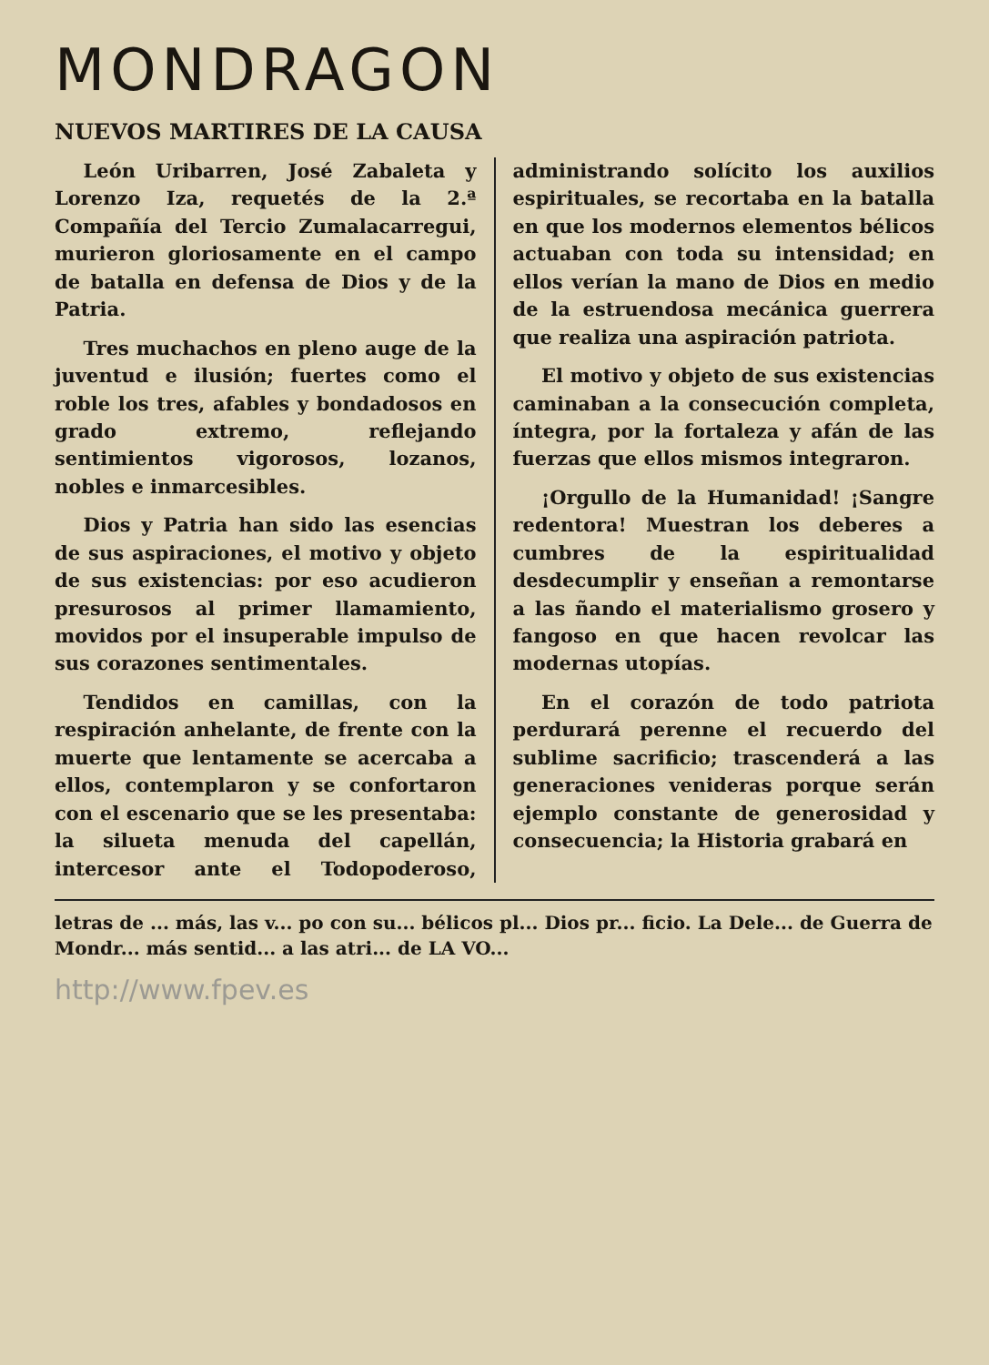MONDRAGON
NUEVOS MARTIRES DE LA CAUSA
León Uribarren, José Zabaleta y Lorenzo Iza, requetés de la 2.ª Compañía del Tercio Zumalacarregui, murieron gloriosamente en el campo de batalla en defensa de Dios y de la Patria.
Tres muchachos en pleno auge de la juventud e ilusión; fuertes como el roble los tres, afables y bondadosos en grado extremo, reflejando sentimientos vigorosos, lozanos, nobles e inmarcesibles.
Dios y Patria han sido las esencias de sus aspiraciones, el motivo y objeto de sus existencias: por eso acudieron presurosos al primer llamamiento, movidos por el insuperable impulso de sus corazones sentimentales.
Tendidos en camillas, con la respiración anhelante, de frente con la muerte que lentamente se acercaba a ellos, contemplaron y se confortaron con el escenario que se les presentaba: la silueta menuda del capellán, intercesor ante el Todopoderoso, administrando solícito los auxilios espirituales, se recortaba en la batalla en que los modernos elementos bélicos actuaban con toda su intensidad; en ellos verían la mano de Dios en medio de la estruendosa mecánica guerrera que realiza una aspiración patriota.
El motivo y objeto de sus existencias caminaban a la consecución completa, íntegra, por la fortaleza y afán de las fuerzas que ellos mismos integraron.
¡Orgullo de la Humanidad! ¡Sangre redentora! Muestran los deberes a cumbres de la espiritualidad desdecumplir y enseñan a remontarse a las ñando el materialismo grosero y fangoso en que hacen revolcar las modernas utopías.
En el corazón de todo patriota perdurará perenne el recuerdo del sublime sacrificio; trascenderá a las generaciones venideras porque serán ejemplo constante de generosidad y consecuencia; la Historia grabará en
letras de ... más, las v... po con su... bélicos pl... Dios pr... ficio. La Dele... de Guerra de Mondr... más sentid... a las atri... de LA VO...
http://www.fpev.es